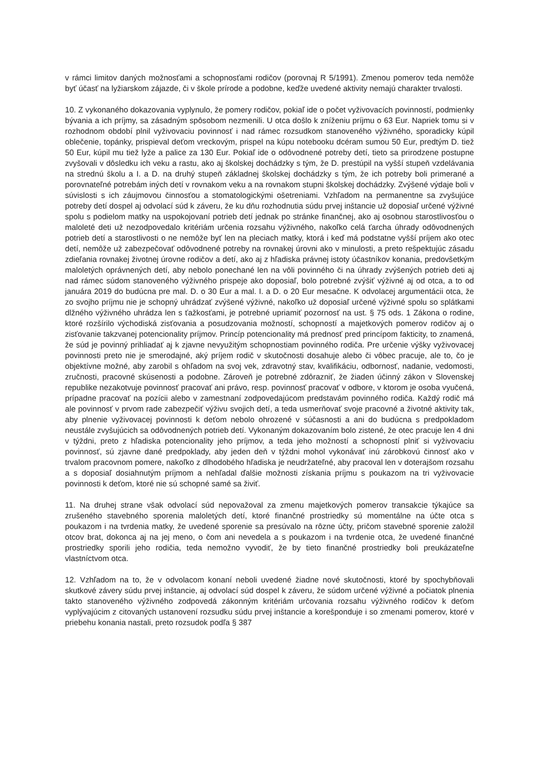v rámci limitov daných možnosťami a schopnosťami rodičov (porovnaj R 5/1991). Zmenou pomerov teda nemôže byť účasť na lyžiarskom zájazde, či v škole prírode a podobne, keďže uvedené aktivity nemajú charakter trvalosti.
10. Z vykonaného dokazovania vyplynulo, že pomery rodičov, pokiaľ ide o počet vyživovacích povinností, podmienky bývania a ich príjmy, sa zásadným spôsobom nezmenili. U otca došlo k zníženiu príjmu o 63 Eur. Napriek tomu si v rozhodnom období plnil vyživovaciu povinnosť i nad rámec rozsudkom stanoveného výživného, sporadicky kúpil oblečenie, topánky, prispieval deťom vreckovým, prispel na kúpu notebooku dcéram sumou 50 Eur, predtým D. tiež 50 Eur, kúpil mu tiež lyže a palice za 130 Eur. Pokiaľ ide o odôvodnené potreby detí, tieto sa prirodzene postupne zvyšovali v dôsledku ich veku a rastu, ako aj školskej dochádzky s tým, že D. prestúpil na vyšší stupeň vzdelávania na strednú školu a I. a D. na druhý stupeň základnej školskej dochádzky s tým, že ich potreby boli primerané a porovnateľné potrebám iných detí v rovnakom veku a na rovnakom stupni školskej dochádzky. Zvýšené výdaje boli v súvislosti s ich záujmovou činnosťou a stomatologickými ošetreniami. Vzhľadom na permanentne sa zvyšujúce potreby detí dospel aj odvolací súd k záveru, že ku dňu rozhodnutia súdu prvej inštancie už doposiaľ určené výživné spolu s podielom matky na uspokojovaní potrieb detí jednak po stránke finančnej, ako aj osobnou starostlivosťou o maloleté deti už nezodpovedalo kritériám určenia rozsahu výživného, nakoľko celá ťarcha úhrady odôvodnených potrieb detí a starostlivosti o ne nemôže byť len na pleciach matky, ktorá i keď má podstatne vyšší príjem ako otec detí, nemôže už zabezpečovať odôvodnené potreby na rovnakej úrovni ako v minulosti, a preto rešpektujúc zásadu zdieľania rovnakej životnej úrovne rodičov a detí, ako aj z hľadiska právnej istoty účastníkov konania, predovšetkým maloletých oprávnených detí, aby nebolo ponechané len na vôli povinného či na úhrady zvýšených potrieb deti aj nad rámec súdom stanoveného výživného prispeje ako doposiaľ, bolo potrebné zvýšiť výživné aj od otca, a to od januára 2019 do budúcna pre mal. D. o 30 Eur a mal. I. a D. o 20 Eur mesačne. K odvolacej argumentácii otca, že zo svojho príjmu nie je schopný uhrádzať zvýšené výživné, nakoľko už doposiaľ určené výživné spolu so splátkami dlžného výživného uhrádza len s ťažkosťami, je potrebné upriamiť pozornosť na ust. § 75 ods. 1 Zákona o rodine, ktoré rozšírilo východiská zisťovania a posudzovania možností, schopností a majetkových pomerov rodičov aj o zisťovanie takzvanej potencionality príjmov. Princíp potencionality má prednosť pred princípom fakticity, to znamená, že súd je povinný prihliadať aj k zjavne nevyužitým schopnostiam povinného rodiča. Pre určenie výšky vyživovacej povinnosti preto nie je smerodajné, aký príjem rodič v skutočnosti dosahuje alebo či vôbec pracuje, ale to, čo je objektívne možné, aby zarobil s ohľadom na svoj vek, zdravotný stav, kvalifikáciu, odbornosť, nadanie, vedomosti, zručnosti, pracovné skúsenosti a podobne. Zároveň je potrebné zdôrazniť, že žiaden účinný zákon v Slovenskej republike nezakotvuje povinnosť pracovať ani právo, resp. povinnosť pracovať v odbore, v ktorom je osoba vyučená, prípadne pracovať na pozícii alebo v zamestnaní zodpovedajúcom predstavám povinného rodiča. Každý rodič má ale povinnosť v prvom rade zabezpečiť výživu svojich detí, a teda usmerňovať svoje pracovné a životné aktivity tak, aby plnenie vyživovacej povinnosti k deťom nebolo ohrozené v súčasnosti a ani do budúcna s predpokladom neustále zvyšujúcich sa odôvodnených potrieb detí. Vykonaným dokazovaním bolo zistené, že otec pracuje len 4 dni v týždni, preto z hľadiska potencionality jeho príjmov, a teda jeho možností a schopností plniť si vyživovaciu povinnosť, sú zjavne dané predpoklady, aby jeden deň v týždni mohol vykonávať inú zárobkovú činnosť ako v trvalom pracovnom pomere, nakoľko z dlhodobého hľadiska je neudržateľné, aby pracoval len v doterajšom rozsahu a s doposiaľ dosiahnutým príjmom a nehľadal ďalšie možnosti získania príjmu s poukazom na tri vyživovacie povinnosti k deťom, ktoré nie sú schopné samé sa živiť.
11. Na druhej strane však odvolací súd nepovažoval za zmenu majetkových pomerov transakcie týkajúce sa zrušeného stavebného sporenia maloletých detí, ktoré finančné prostriedky sú momentálne na účte otca s poukazom i na tvrdenia matky, že uvedené sporenie sa presúvalo na rôzne účty, pričom stavebné sporenie založil otcov brat, dokonca aj na jej meno, o čom ani nevedela a s poukazom i na tvrdenie otca, že uvedené finančné prostriedky sporili jeho rodičia, teda nemožno vyvodiť, že by tieto finančné prostriedky boli preukázateľne vlastníctvom otca.
12. Vzhľadom na to, že v odvolacom konaní neboli uvedené žiadne nové skutočnosti, ktoré by spochybňovali skutkové závery súdu prvej inštancie, aj odvolací súd dospel k záveru, že súdom určené výživné a počiatok plnenia takto stanoveného výživného zodpovedá zákonným kritériám určovania rozsahu výživného rodičov k deťom vyplývajúcim z citovaných ustanovení rozsudku súdu prvej inštancie a korešponduje i so zmenami pomerov, ktoré v priebehu konania nastali, preto rozsudok podľa § 387